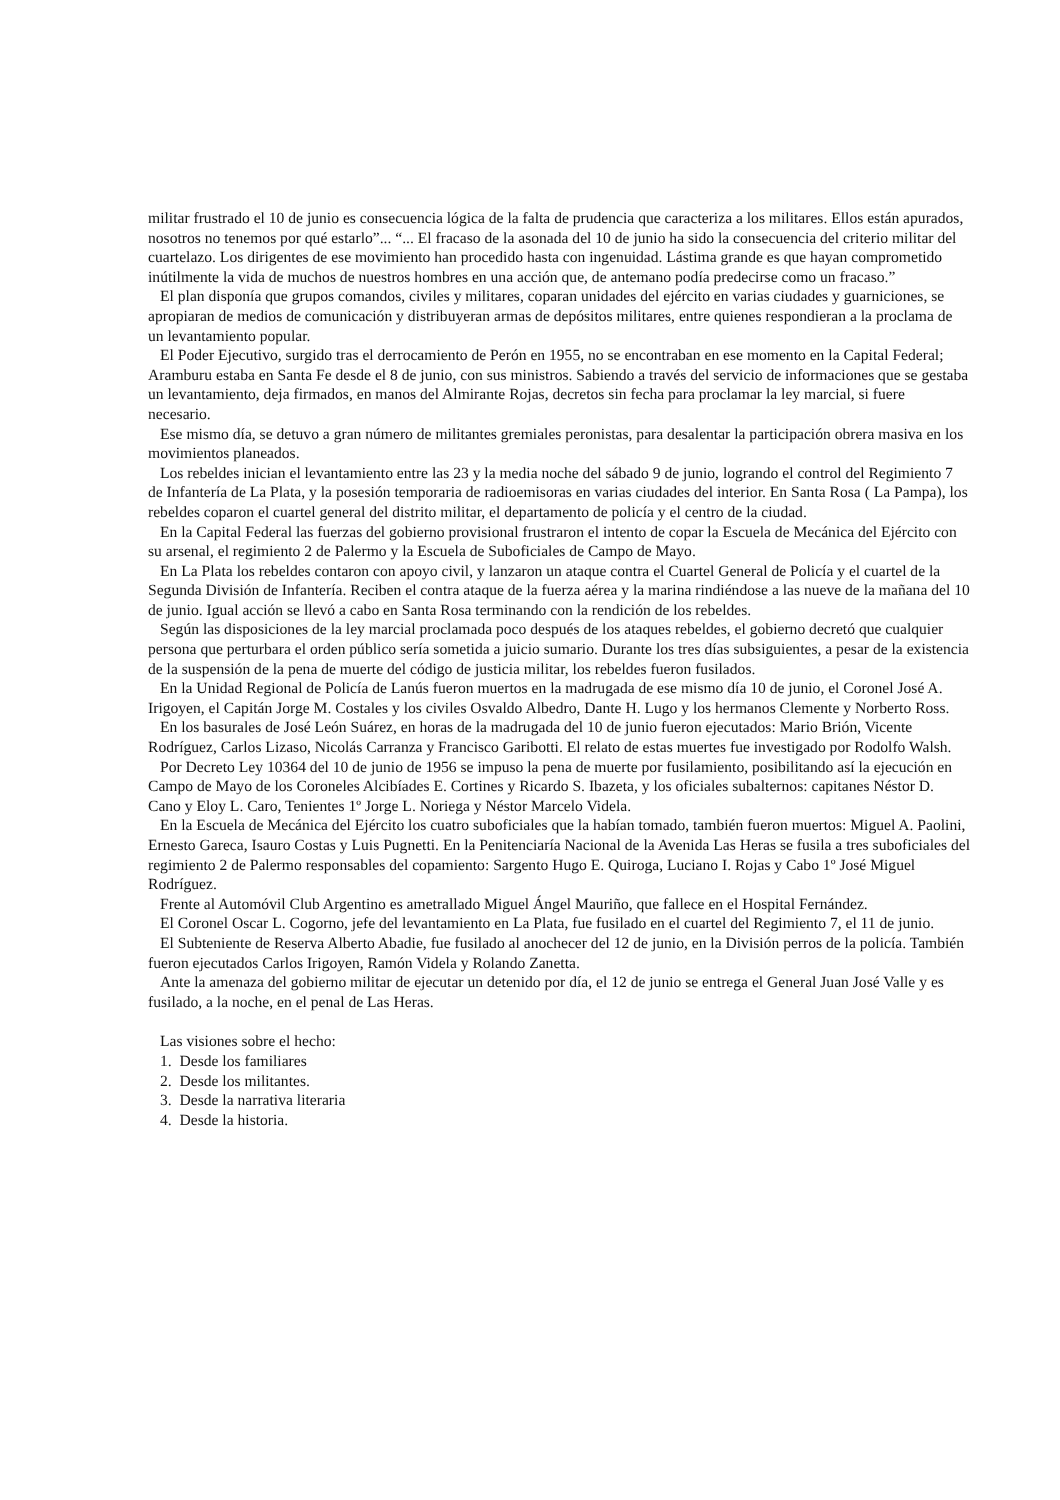militar frustrado el 10 de junio es consecuencia lógica de la falta de prudencia que caracteriza a los militares. Ellos están apurados, nosotros no tenemos por qué estarlo”... “... El fracaso de la asonada del 10 de junio ha sido la consecuencia del criterio militar del cuartelazo. Los dirigentes de ese movimiento han procedido hasta con ingenuidad. Lástima grande es que hayan comprometido inútilmente la vida de muchos de nuestros hombres en una acción que, de antemano podía predecirse como un fracaso.”
El plan disponía que grupos comandos, civiles y militares, coparan unidades del ejército en varias ciudades y guarniciones, se apropiaran de medios de comunicación y distribuyeran armas de depósitos militares, entre quienes respondieran a la proclama de un levantamiento popular.
El Poder Ejecutivo, surgido tras el derrocamiento de Perón en 1955, no se encontraban en ese momento en la Capital Federal; Aramburu estaba en Santa Fe desde el 8 de junio, con sus ministros. Sabiendo a través del servicio de informaciones que se gestaba un levantamiento, deja firmados, en manos del Almirante Rojas, decretos sin fecha para proclamar la ley marcial, si fuere necesario.
Ese mismo día, se detuvo a gran número de militantes gremiales peronistas, para desalentar la participación obrera masiva en los movimientos planeados.
Los rebeldes inician el levantamiento entre las 23 y la media noche del sábado 9 de junio, logrando el control del Regimiento 7 de Infantería de La Plata, y la posesión temporaria de radioemisoras en varias ciudades del interior. En Santa Rosa ( La Pampa), los rebeldes coparon el cuartel general del distrito militar, el departamento de policía y el centro de la ciudad.
En la Capital Federal las fuerzas del gobierno provisional frustraron el intento de copar la Escuela de Mecánica del Ejército con su arsenal, el regimiento 2 de Palermo y la Escuela de Suboficiales de Campo de Mayo.
En La Plata los rebeldes contaron con apoyo civil, y lanzaron un ataque contra el Cuartel General de Policía y el cuartel de la Segunda División de Infantería. Reciben el contra ataque de la fuerza aérea y la marina rindiéndose a las nueve de la mañana del 10 de junio. Igual acción se llevó a cabo en Santa Rosa terminando con la rendición de los rebeldes.
Según las disposiciones de la ley marcial proclamada poco después de los ataques rebeldes, el gobierno decretó que cualquier persona que perturbara el orden público sería sometida a juicio sumario. Durante los tres días subsiguientes, a pesar de la existencia de la suspensión de la pena de muerte del código de justicia militar, los rebeldes fueron fusilados.
En la Unidad Regional de Policía de Lanús fueron muertos en la madrugada de ese mismo día 10 de junio, el Coronel José A. Irigoyen, el Capitán Jorge M. Costales y los civiles Osvaldo Albedro, Dante H. Lugo y los hermanos Clemente y Norberto Ross.
En los basurales de José León Suárez, en horas de la madrugada del 10 de junio fueron ejecutados: Mario Brión, Vicente Rodríguez, Carlos Lizaso, Nicolás Carranza y Francisco Garibotti. El relato de estas muertes fue investigado por Rodolfo Walsh.
Por Decreto Ley 10364 del 10 de junio de 1956 se impuso la pena de muerte por fusilamiento, posibilitando así la ejecución en Campo de Mayo de los Coroneles Alcibíades E. Cortines y Ricardo S. Ibazeta, y los oficiales subalternos: capitanes Néstor D. Cano y Eloy L. Caro, Tenientes 1º Jorge L. Noriega y Néstor Marcelo Videla.
En la Escuela de Mecánica del Ejército los cuatro suboficiales que la habían tomado, también fueron muertos: Miguel A. Paolini, Ernesto Gareca, Isauro Costas y Luis Pugnetti. En la Penitenciaría Nacional de la Avenida Las Heras se fusila a tres suboficiales del regimiento 2 de Palermo responsables del copamiento: Sargento Hugo E. Quiroga, Luciano I. Rojas y Cabo 1º José Miguel Rodríguez.
Frente al Automóvil Club Argentino es ametrallado Miguel Ángel Mauriño, que fallece en el Hospital Fernández.
El Coronel Oscar L. Cogorno, jefe del levantamiento en La Plata, fue fusilado en el cuartel del Regimiento 7, el 11 de junio.
El Subteniente de Reserva Alberto Abadie, fue fusilado al anochecer del 12 de junio, en la División perros de la policía. También fueron ejecutados Carlos Irigoyen, Ramón Videla y Rolando Zanetta.
Ante la amenaza del gobierno militar de ejecutar un detenido por día, el 12 de junio se entrega el General Juan José Valle y es fusilado, a la noche, en el penal de Las Heras.
Las visiones sobre el hecho:
1. Desde los familiares
2. Desde los militantes.
3. Desde la narrativa literaria
4. Desde la historia.